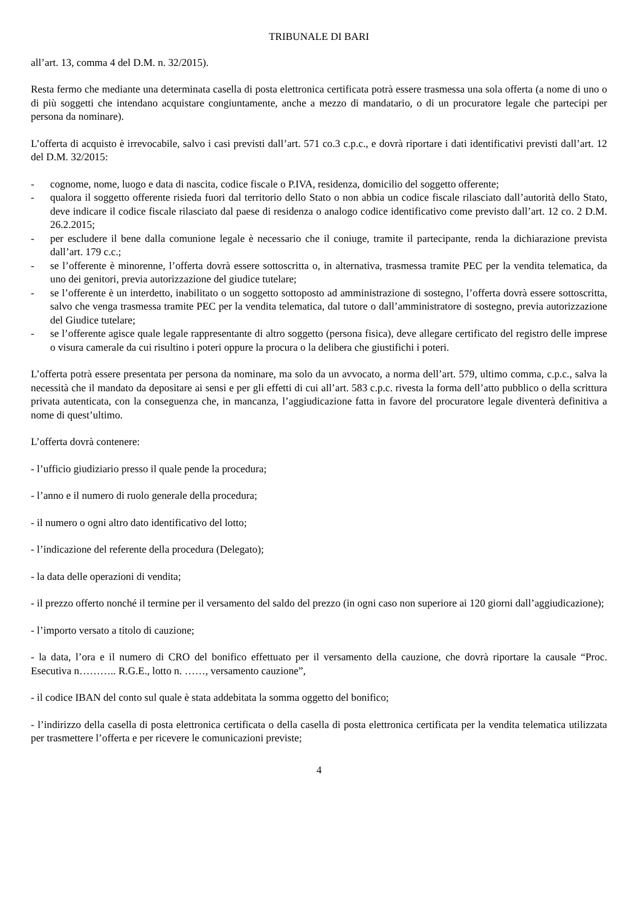TRIBUNALE DI BARI
all’art. 13, comma 4 del D.M. n. 32/2015).
Resta fermo che mediante una determinata casella di posta elettronica certificata potrà essere trasmessa una sola offerta (a nome di uno o di più soggetti che intendano acquistare congiuntamente, anche a mezzo di mandatario, o di un procuratore legale che partecipi per persona da nominare).
L’offerta di acquisto è irrevocabile, salvo i casi previsti dall’art. 571 co.3 c.p.c., e dovrà riportare i dati identificativi previsti dall’art. 12 del D.M. 32/2015:
- cognome, nome, luogo e data di nascita, codice fiscale o P.IVA, residenza, domicilio del soggetto offerente;
- qualora il soggetto offerente risieda fuori dal territorio dello Stato o non abbia un codice fiscale rilasciato dall’autorità dello Stato, deve indicare il codice fiscale rilasciato dal paese di residenza o analogo codice identificativo come previsto dall’art. 12 co. 2 D.M. 26.2.2015;
- per escludere il bene dalla comunione legale è necessario che il coniuge, tramite il partecipante, renda la dichiarazione prevista dall’art. 179 c.c.;
- se l’offerente è minorenne, l’offerta dovrà essere sottoscritta o, in alternativa, trasmessa tramite PEC per la vendita telematica, da uno dei genitori, previa autorizzazione del giudice tutelare;
- se l’offerente è un interdetto, inabilitato o un soggetto sottoposto ad amministrazione di sostegno, l’offerta dovrà essere sottoscritta, salvo che venga trasmessa tramite PEC per la vendita telematica, dal tutore o dall’amministratore di sostegno, previa autorizzazione del Giudice tutelare;
- se l’offerente agisce quale legale rappresentante di altro soggetto (persona fisica), deve allegare certificato del registro delle imprese o visura camerale da cui risultino i poteri oppure la procura o la delibera che giustifichi i poteri.
L’offerta potrà essere presentata per persona da nominare, ma solo da un avvocato, a norma dell’art. 579, ultimo comma, c.p.c., salva la necessità che il mandato da depositare ai sensi e per gli effetti di cui all’art. 583 c.p.c. rivesta la forma dell’atto pubblico o della scrittura privata autenticata, con la conseguenza che, in mancanza, l’aggiudicazione fatta in favore del procuratore legale diventerà definitiva a nome di quest’ultimo.
L’offerta dovrà contenere:
- l’ufficio giudiziario presso il quale pende la procedura;
- l’anno e il numero di ruolo generale della procedura;
- il numero o ogni altro dato identificativo del lotto;
- l’indicazione del referente della procedura (Delegato);
- la data delle operazioni di vendita;
- il prezzo offerto nonché il termine per il versamento del saldo del prezzo (in ogni caso non superiore ai 120 giorni dall’aggiudicazione);
- l’importo versato a titolo di cauzione;
- la data, l’ora e il numero di CRO del bonifico effettuato per il versamento della cauzione, che dovrà riportare la causale “Proc. Esecutiva n……….. R.G.E., lotto n. ……, versamento cauzione”,
- il codice IBAN del conto sul quale è stata addebitata la somma oggetto del bonifico;
- l’indirizzo della casella di posta elettronica certificata o della casella di posta elettronica certificata per la vendita telematica utilizzata per trasmettere l’offerta e per ricevere le comunicazioni previste;
4